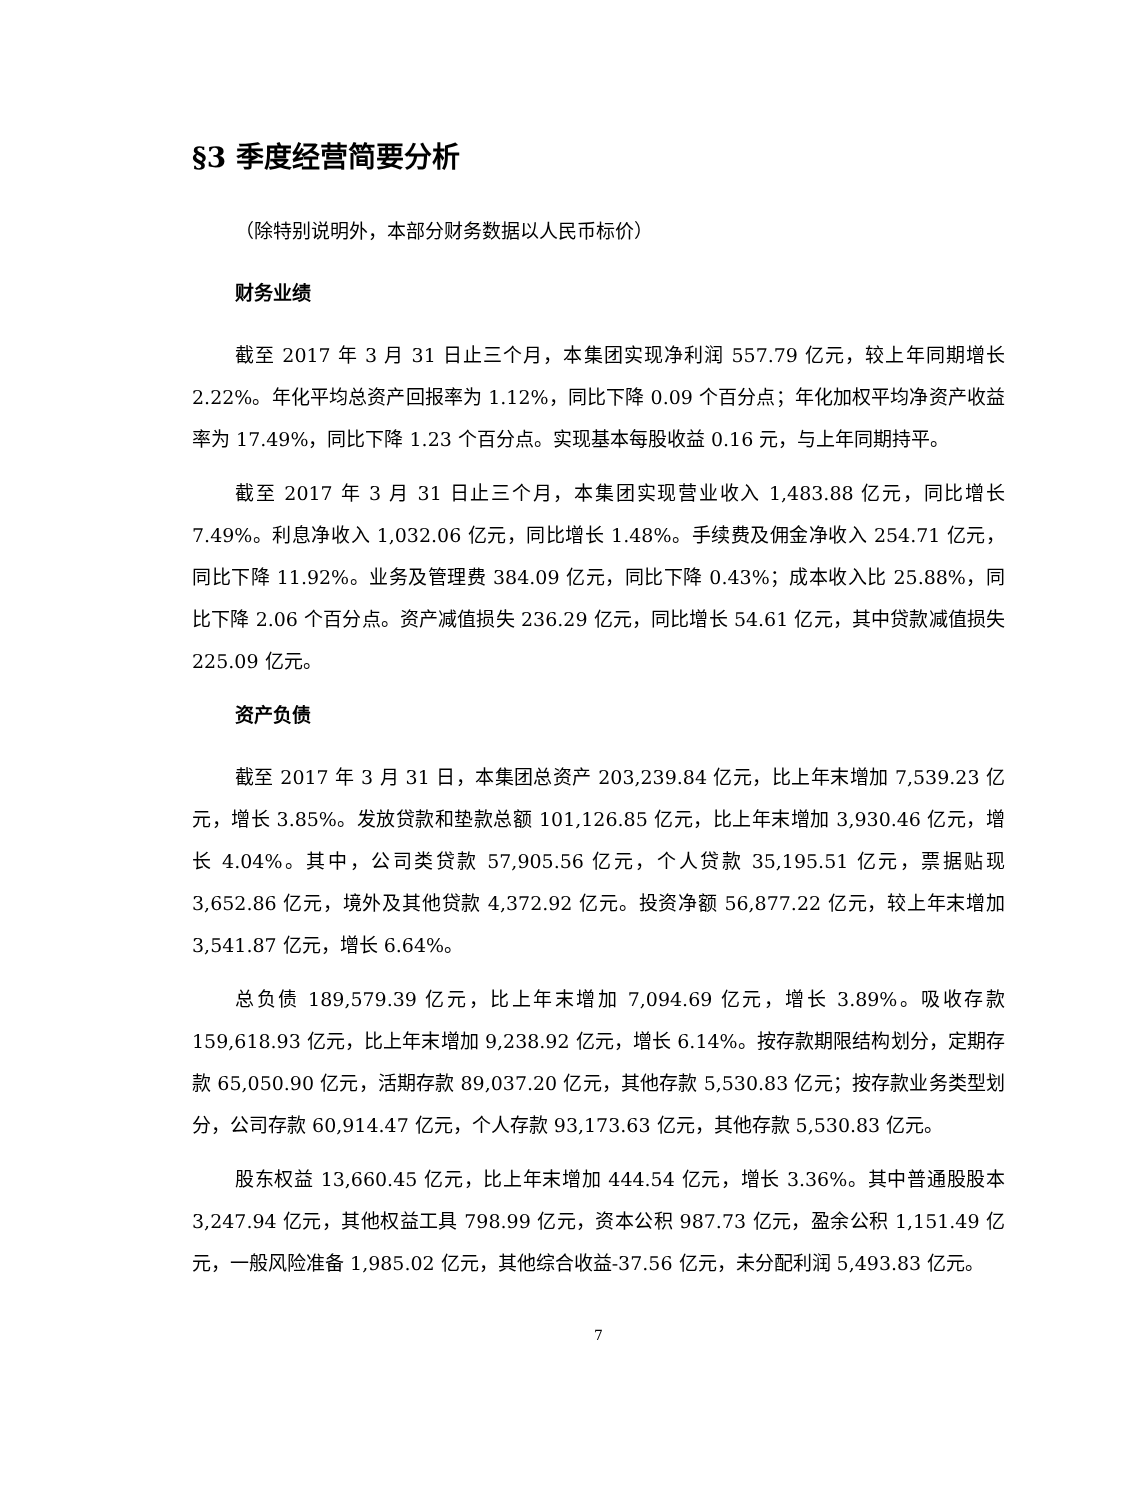§3 季度经营简要分析
（除特别说明外，本部分财务数据以人民币标价）
财务业绩
截至 2017 年 3 月 31 日止三个月，本集团实现净利润 557.79 亿元，较上年同期增长 2.22%。年化平均总资产回报率为 1.12%，同比下降 0.09 个百分点；年化加权平均净资产收益率为 17.49%，同比下降 1.23 个百分点。实现基本每股收益 0.16 元，与上年同期持平。
截至 2017 年 3 月 31 日止三个月，本集团实现营业收入 1,483.88 亿元，同比增长 7.49%。利息净收入 1,032.06 亿元，同比增长 1.48%。手续费及佣金净收入 254.71 亿元，同比下降 11.92%。业务及管理费 384.09 亿元，同比下降 0.43%；成本收入比 25.88%，同比下降 2.06 个百分点。资产减值损失 236.29 亿元，同比增长 54.61 亿元，其中贷款减值损失 225.09 亿元。
资产负债
截至 2017 年 3 月 31 日，本集团总资产 203,239.84 亿元，比上年末增加 7,539.23 亿元，增长 3.85%。发放贷款和垫款总额 101,126.85 亿元，比上年末增加 3,930.46 亿元，增长 4.04%。其中，公司类贷款 57,905.56 亿元，个人贷款 35,195.51 亿元，票据贴现 3,652.86 亿元，境外及其他贷款 4,372.92 亿元。投资净额 56,877.22 亿元，较上年末增加 3,541.87 亿元，增长 6.64%。
总负债 189,579.39 亿元，比上年末增加 7,094.69 亿元，增长 3.89%。吸收存款 159,618.93 亿元，比上年末增加 9,238.92 亿元，增长 6.14%。按存款期限结构划分，定期存款 65,050.90 亿元，活期存款 89,037.20 亿元，其他存款 5,530.83 亿元；按存款业务类型划分，公司存款 60,914.47 亿元，个人存款 93,173.63 亿元，其他存款 5,530.83 亿元。
股东权益 13,660.45 亿元，比上年末增加 444.54 亿元，增长 3.36%。其中普通股股本 3,247.94 亿元，其他权益工具 798.99 亿元，资本公积 987.73 亿元，盈余公积 1,151.49 亿元，一般风险准备 1,985.02 亿元，其他综合收益-37.56 亿元，未分配利润 5,493.83 亿元。
7